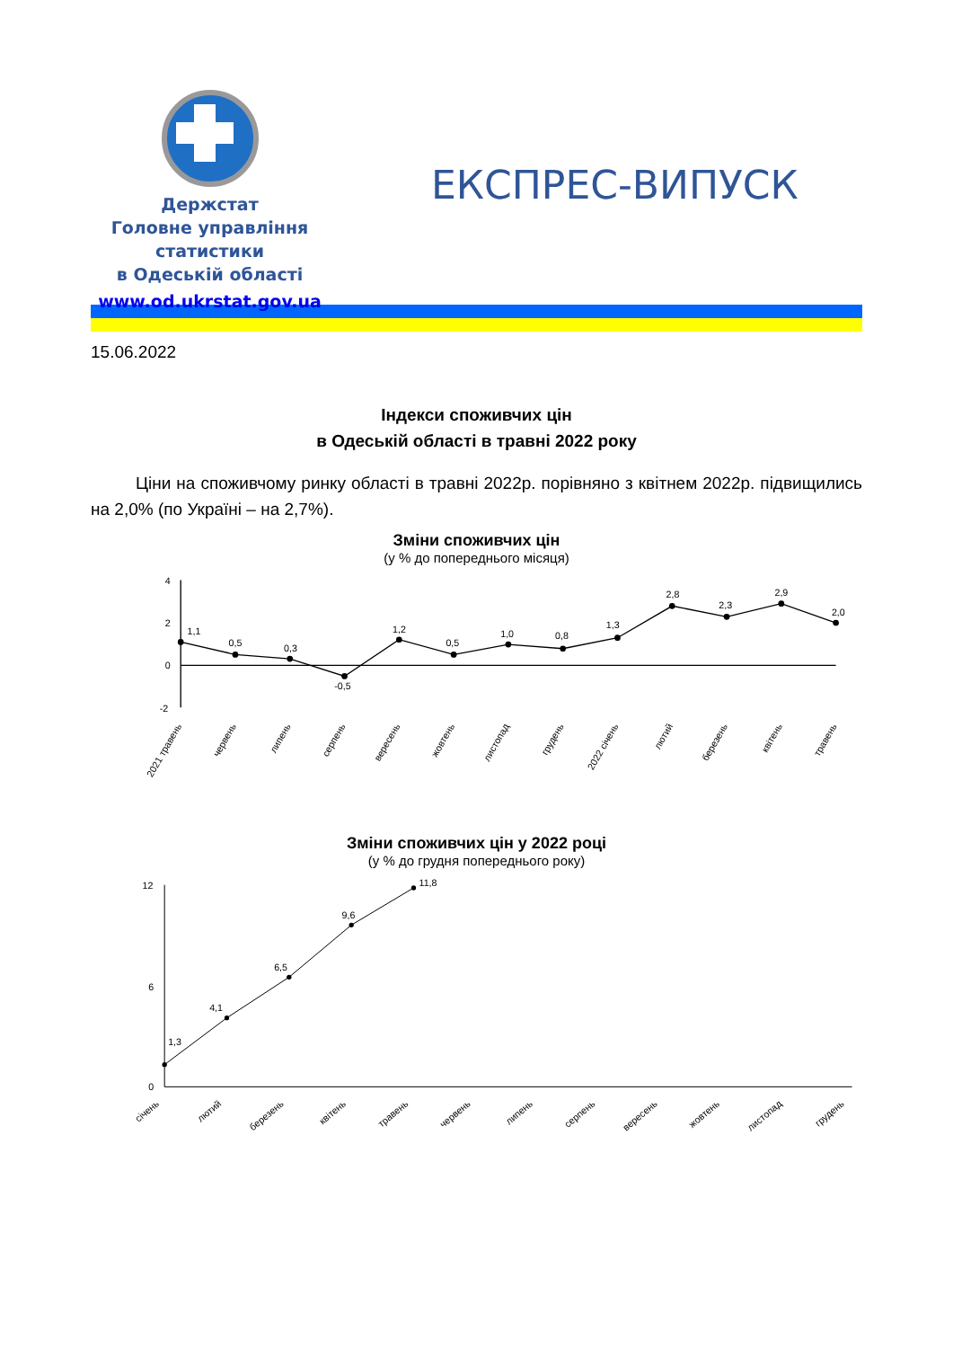Держстат
Головне управління статистики
в Одеській області
www.od.ukrstat.gov.ua
ЕКСПРЕС-ВИПУСК
15.06.2022
Індекси споживчих цін
в Одеській області в травні 2022 року
Ціни на споживчому ринку області в травні 2022р. порівняно з квітнем 2022р. підвищились на 2,0% (по Україні – на 2,7%).
Зміни споживчих цін
(у % до попереднього місяця)
4
2
0
-2
1,1
0,5
0,3
-0,5
1,2
0,5
1,0
0,8
1,3
2,8
2,3
2,9
2,0
2021 травень
червень
липень
серпень
вересень
жовтень
листопад
грудень
2022 січень
лютий
березень
квітень
травень
Зміни споживчих цін у 2022 році
(у % до грудня попереднього року)
12
6
0
1,3
4,1
6,5
9,6
11,8
січень
лютий
березень
квітень
травень
червень
липень
серпень
вересень
жовтень
листопад
грудень